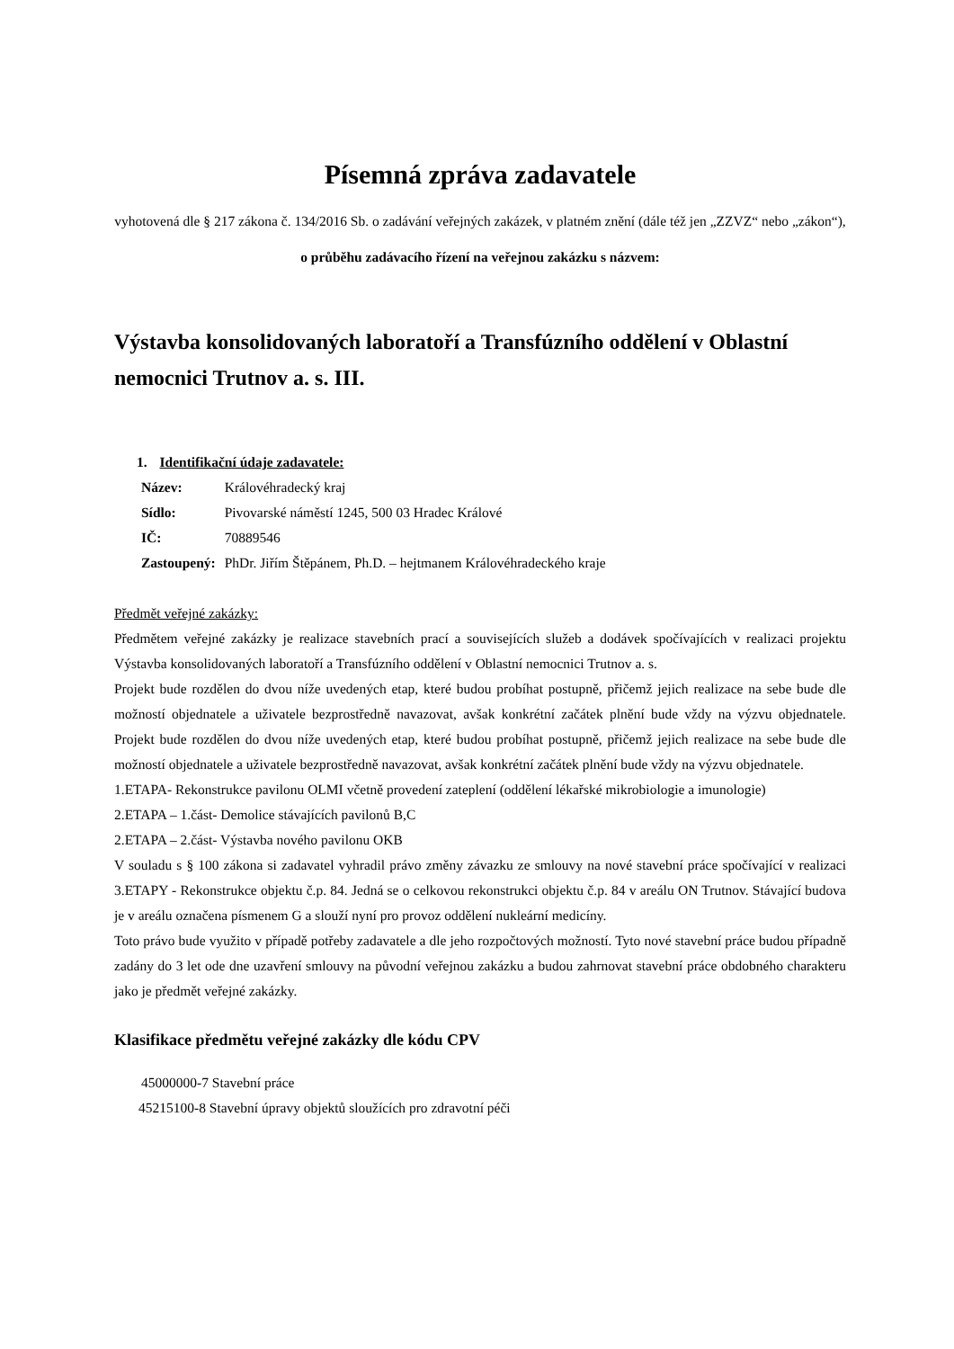Písemná zpráva zadavatele
vyhotovená dle § 217 zákona č. 134/2016 Sb. o zadávání veřejných zakázek, v platném znění (dále též jen „ZZVZ“ nebo „zákon“),
o průběhu zadávacího řízení na veřejnou zakázku s názvem:
Výstavba konsolidovaných laboratoří a Transfúzního oddělení v Oblastní nemocnici Trutnov a. s. III.
1. Identifikační údaje zadavatele:
| Název: | Královéhradecký kraj |
| Sídlo: | Pivovarské náměstí 1245, 500 03 Hradec Králové |
| IČ: | 70889546 |
| Zastoupený: | PhDr. Jiřím Štěpánem, Ph.D. – hejtmanem Královéhradeckého kraje |
Předmět veřejné zakázky:
Předmětem veřejné zakázky je realizace stavebních prací a souvisejících služeb a dodávek spočívajících v realizaci projektu Výstavba konsolidovaných laboratoří a Transfúzního oddělení v Oblastní nemocnici Trutnov a. s.
Projekt bude rozdělen do dvou níže uvedených etap, které budou probíhat postupně, přičemž jejich realizace na sebe bude dle možností objednatele a uživatele bezprostředně navazovat, avšak konkrétní začátek plnění bude vždy na výzvu objednatele. Projekt bude rozdělen do dvou níže uvedených etap, které budou probíhat postupně, přičemž jejich realizace na sebe bude dle možností objednatele a uživatele bezprostředně navazovat, avšak konkrétní začátek plnění bude vždy na výzvu objednatele.
1.ETAPA- Rekonstrukce pavilonu OLMI včetně provedení zateplení (oddělení lékařské mikrobiologie a imunologie)
2.ETAPA – 1.část- Demolice stávajících pavilonů B,C
2.ETAPA – 2.část- Výstavba nového pavilonu OKB
V souladu s § 100 zákona si zadavatel vyhradil právo změny závazku ze smlouvy na nové stavební práce spočívající v realizaci 3.ETAPY - Rekonstrukce objektu č.p. 84. Jedná se o celkovou rekonstrukci objektu č.p. 84 v areálu ON Trutnov. Stávající budova je v areálu označena písmenem G a slouží nyní pro provoz oddělení nukleární medicíny.
Toto právo bude využito v případě potřeby zadavatele a dle jeho rozpočtových možností. Tyto nové stavební práce budou případně zadány do 3 let ode dne uzavření smlouvy na původní veřejnou zakázku a budou zahrnovat stavební práce obdobného charakteru jako je předmět veřejné zakázky.
Klasifikace předmětu veřejné zakázky dle kódu CPV
45000000-7 Stavební práce
45215100-8 Stavební úpravy objektů sloužících pro zdravotní péči